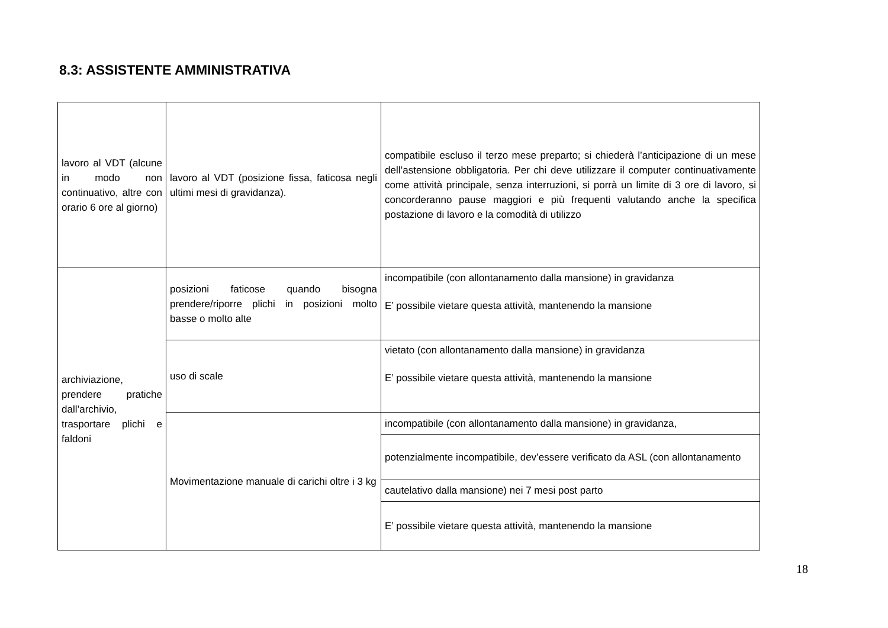8.3: ASSISTENTE AMMINISTRATIVA
| lavoro al VDT (alcune in modo non continuativo, altre con orario 6 ore al giorno) | lavoro al VDT (posizione fissa, faticosa negli ultimi mesi di gravidanza). | compatibile escluso il terzo mese preparto; si chiederà l’anticipazione di un mese dell’astensione obbligatoria. Per chi deve utilizzare il computer continuativamente come attività principale, senza interruzioni, si porrà un limite di 3 ore di lavoro, si concorderanno pause maggiori e più frequenti valutando anche la specifica postazione di lavoro e la comodità di utilizzo |
| archiviazione, prendere pratiche dall’archivio, trasportare plichi e faldoni | posizioni faticose quando bisogna prendere/riporre plichi in posizioni molto basse o molto alte | incompatibile (con allontanamento dalla mansione) in gravidanza E’ possibile vietare questa attività, mantenendo la mansione |
| | uso di scale | vietato (con allontanamento dalla mansione) in gravidanza E’ possibile vietare questa attività, mantenendo la mansione |
| | Movimentazione manuale di carichi oltre i 3 kg | incompatibile (con allontanamento dalla mansione) in gravidanza, |
| | | potenzialmente incompatibile, dev’essere verificato da ASL (con allontanamento |
| | | cautelativo dalla mansione) nei 7 mesi post parto |
| | | E’ possibile vietare questa attività, mantenendo la mansione |
18